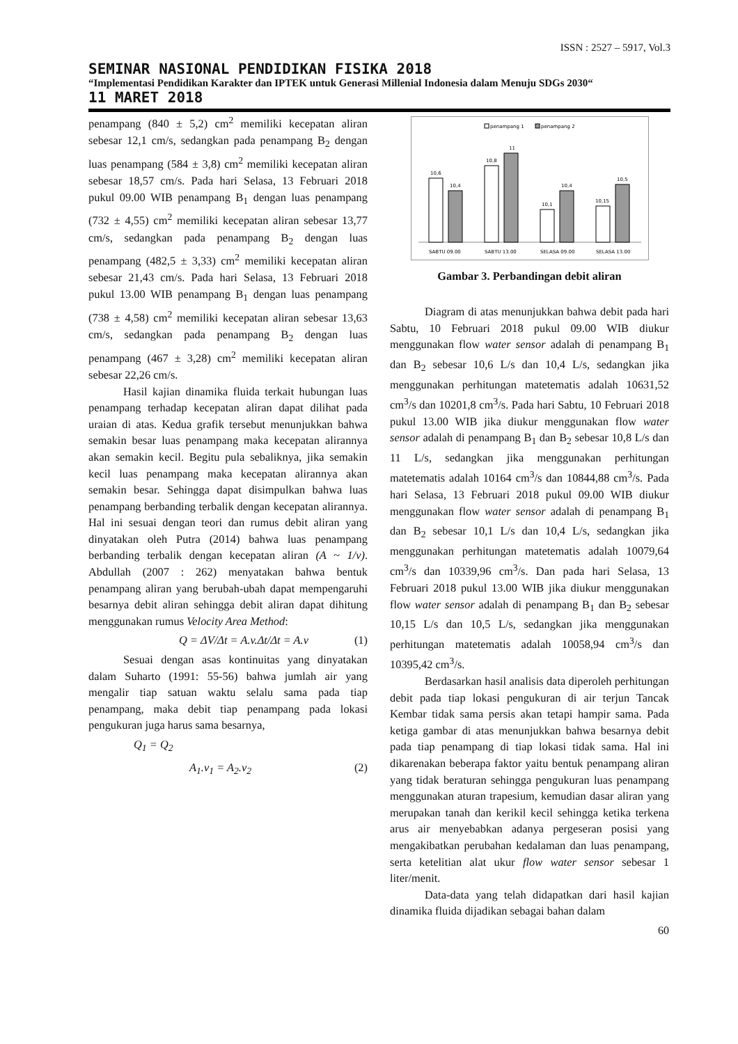ISSN : 2527 – 5917, Vol.3
SEMINAR NASIONAL PENDIDIKAN FISIKA 2018
“Implementasi Pendidikan Karakter dan IPTEK untuk Generasi Millenial Indonesia dalam Menuju SDGs 2030“
11 MARET 2018
penampang (840 ± 5,2) cm<sup>2</sup> memiliki kecepatan aliran sebesar 12,1 cm/s, sedangkan pada penampang B<sub>2</sub> dengan luas penampang (584 ± 3,8) cm<sup>2</sup> memiliki kecepatan aliran sebesar 18,57 cm/s. Pada hari Selasa, 13 Februari 2018 pukul 09.00 WIB penampang B<sub>1</sub> dengan luas penampang (732 ± 4,55) cm<sup>2</sup> memiliki kecepatan aliran sebesar 13,77 cm/s, sedangkan pada penampang B<sub>2</sub> dengan luas penampang (482,5 ± 3,33) cm<sup>2</sup> memiliki kecepatan aliran sebesar 21,43 cm/s. Pada hari Selasa, 13 Februari 2018 pukul 13.00 WIB penampang B<sub>1</sub> dengan luas penampang (738 ± 4,58) cm<sup>2</sup> memiliki kecepatan aliran sebesar 13,63 cm/s, sedangkan pada penampang B<sub>2</sub> dengan luas penampang (467 ± 3,28) cm<sup>2</sup> memiliki kecepatan aliran sebesar 22,26 cm/s.
Hasil kajian dinamika fluida terkait hubungan luas penampang terhadap kecepatan aliran dapat dilihat pada uraian di atas. Kedua grafik tersebut menunjukkan bahwa semakin besar luas penampang maka kecepatan alirannya akan semakin kecil. Begitu pula sebaliknya, jika semakin kecil luas penampang maka kecepatan alirannya akan semakin besar. Sehingga dapat disimpulkan bahwa luas penampang berbanding terbalik dengan kecepatan alirannya. Hal ini sesuai dengan teori dan rumus debit aliran yang dinyatakan oleh Putra (2014) bahwa luas penampang berbanding terbalik dengan kecepatan aliran (A ~ 1/v). Abdullah (2007 : 262) menyatakan bahwa bentuk penampang aliran yang berubah-ubah dapat mempengaruhi besarnya debit aliran sehingga debit aliran dapat dihitung menggunakan rumus Velocity Area Method:
Q = ΔV/Δt = A.v.Δt/Δt = A.v (1)
Sesuai dengan asas kontinuitas yang dinyatakan dalam Suharto (1991: 55-56) bahwa jumlah air yang mengalir tiap satuan waktu selalu sama pada tiap penampang, maka debit tiap penampang pada lokasi pengukuran juga harus sama besarnya,
Q<sub>1</sub> = Q<sub>2</sub>
A<sub>1</sub>.v<sub>1</sub> = A<sub>2</sub>.v<sub>2</sub> (2)
penampang 1
penampang 2
10,6
10,4
10,8
11
10,1
10,4
10,15
10,5
SABTU 09.00
SABTU 13.00
SELASA 09.00
SELASA 13.00
Gambar 3. Perbandingan debit aliran
Diagram di atas menunjukkan bahwa debit pada hari Sabtu, 10 Februari 2018 pukul 09.00 WIB diukur menggunakan flow water sensor adalah di penampang B<sub>1</sub> dan B<sub>2</sub> sebesar 10,6 L/s dan 10,4 L/s, sedangkan jika menggunakan perhitungan matetematis adalah 10631,52 cm<sup>3</sup>/s dan 10201,8 cm<sup>3</sup>/s. Pada hari Sabtu, 10 Februari 2018 pukul 13.00 WIB jika diukur menggunakan flow water sensor adalah di penampang B<sub>1</sub> dan B<sub>2</sub> sebesar 10,8 L/s dan 11 L/s, sedangkan jika menggunakan perhitungan matetematis adalah 10164 cm<sup>3</sup>/s dan 10844,88 cm<sup>3</sup>/s. Pada hari Selasa, 13 Februari 2018 pukul 09.00 WIB diukur menggunakan flow water sensor adalah di penampang B<sub>1</sub> dan B<sub>2</sub> sebesar 10,1 L/s dan 10,4 L/s, sedangkan jika menggunakan perhitungan matetematis adalah 10079,64 cm<sup>3</sup>/s dan 10339,96 cm<sup>3</sup>/s. Dan pada hari Selasa, 13 Februari 2018 pukul 13.00 WIB jika diukur menggunakan flow water sensor adalah di penampang B<sub>1</sub> dan B<sub>2</sub> sebesar 10,15 L/s dan 10,5 L/s, sedangkan jika menggunakan perhitungan matetematis adalah 10058,94 cm<sup>3</sup>/s dan 10395,42 cm<sup>3</sup>/s.
Berdasarkan hasil analisis data diperoleh perhitungan debit pada tiap lokasi pengukuran di air terjun Tancak Kembar tidak sama persis akan tetapi hampir sama. Pada ketiga gambar di atas menunjukkan bahwa besarnya debit pada tiap penampang di tiap lokasi tidak sama. Hal ini dikarenakan beberapa faktor yaitu bentuk penampang aliran yang tidak beraturan sehingga pengukuran luas penampang menggunakan aturan trapesium, kemudian dasar aliran yang merupakan tanah dan kerikil kecil sehingga ketika terkena arus air menyebabkan adanya pergeseran posisi yang mengakibatkan perubahan kedalaman dan luas penampang, serta ketelitian alat ukur flow water sensor sebesar 1 liter/menit.
Data-data yang telah didapatkan dari hasil kajian dinamika fluida dijadikan sebagai bahan dalam
60